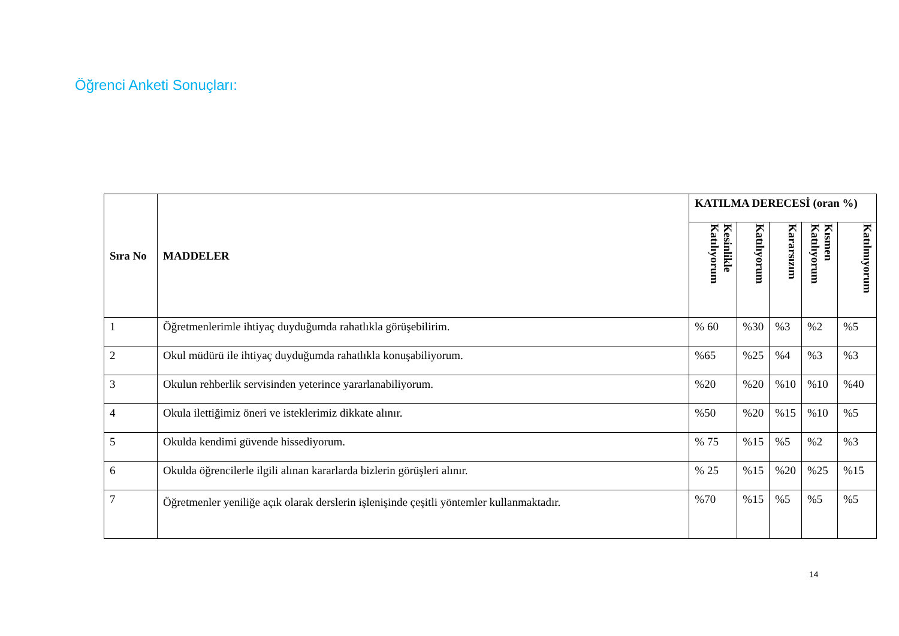Öğrenci Anketi Sonuçları:
| Sıra No | MADDELER | KATILMA DERECESİ (oran %) | | | | |
| --- | --- | --- | --- | --- | --- | --- |
| | | Kesinlikle Katılıyorum | Katılıyorum | Kararsızım | Kısmen Katılıyorum | Katılmıyorum |
| 1 | Öğretmenlerimle ihtiyaç duyduğumda rahatlıkla görüşebilirim. | % 60 | %30 | %3 | %2 | %5 |
| 2 | Okul müdürü ile ihtiyaç duyduğumda rahatlıkla konuşabiliyorum. | %65 | %25 | %4 | %3 | %3 |
| 3 | Okulun rehberlik servisinden yeterince yararlanabiliyorum. | %20 | %20 | %10 | %10 | %40 |
| 4 | Okula ilettiğimiz öneri ve isteklerimiz dikkate alınır. | %50 | %20 | %15 | %10 | %5 |
| 5 | Okulda kendimi güvende hissediyorum. | % 75 | %15 | %5 | %2 | %3 |
| 6 | Okulda öğrencilerle ilgili alınan kararlarda bizlerin görüşleri alınır. | % 25 | %15 | %20 | %25 | %15 |
| 7 | Öğretmenler yeniliğe açık olarak derslerin işlenişinde çeşitli yöntemler kullanmaktadır. | %70 | %15 | %5 | %5 | %5 |
14